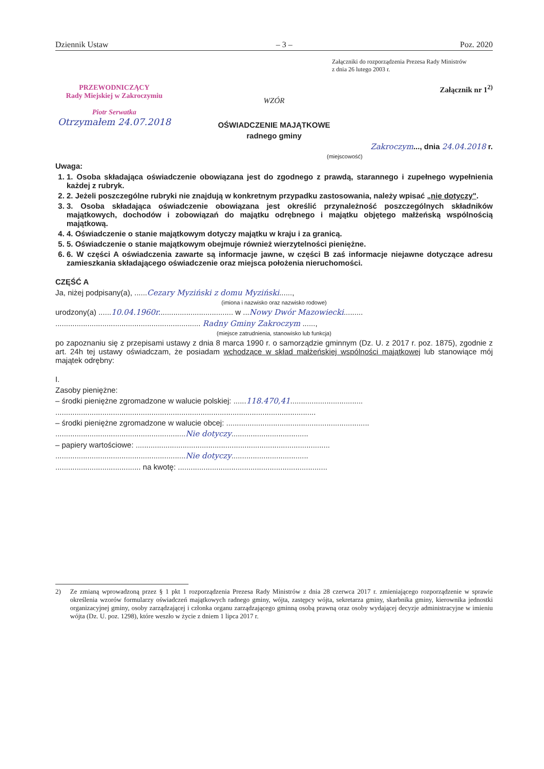Dziennik Ustaw – 3 – Poz. 2020
Załączniki do rozporządzenia Prezesa Rady Ministrów
z dnia 26 lutego 2003 r.
PRZEWODNICZĄCY
Rady Miejskiej w Zakroczymiu
Piotr Serwatka
Otrzymałem 24.07.2018
Załącznik nr 1<sup>2)</sup>
WZÓR
OŚWIADCZENIE MAJĄTKOWE
radnego gminy
Zakroczym..., dnia 24.04.2018 r.
(miejscowość)
Uwaga:
1. 1. Osoba składająca oświadczenie obowiązana jest do zgodnego z prawdą, starannego i zupełnego wypełnienia każdej z rubryk.
2. 2. Jeżeli poszczególne rubryki nie znajdują w konkretnym przypadku zastosowania, należy wpisać „nie dotyczy".
3. 3. Osoba składająca oświadczenie obowiązana jest określić przynależność poszczególnych składników majątkowych, dochodów i zobowiązań do majątku odrębnego i majątku objętego małżeńską wspólnością majątkową.
4. 4. Oświadczenie o stanie majątkowym dotyczy majątku w kraju i za granicą.
5. 5. Oświadczenie o stanie majątkowym obejmuje również wierzytelności pieniężne.
6. 6. W części A oświadczenia zawarte są informacje jawne, w części B zaś informacje niejawne dotyczące adresu zamieszkania składającego oświadczenie oraz miejsca położenia nieruchomości.
CZĘŚĆ A
Ja, niżej podpisany(a), ......Cezary Myziński z domu Myziński......,
(imiona i nazwisko oraz nazwisko rodowe)
urodzony(a) ......10.04.1960r................................... w ...Nowy Dwór Mazowiecki.........
.................................................................... Radny Gminy Zakroczym ......,
(miejsce zatrudnienia, stanowisko lub funkcja)
po zapoznaniu się z przepisami ustawy z dnia 8 marca 1990 r. o samorządzie gminnym (Dz. U. z 2017 r. poz. 1875), zgodnie z art. 24h tej ustawy oświadczam, że posiadam wchodzące w skład małżeńskiej wspólności majątkowej lub stanowiące mój majątek odrębny:
I.
Zasoby pieniężne:
– środki pieniężne zgromadzone w walucie polskiej: ......118.470,41..................................
..........................................................................................................................
– środki pieniężne zgromadzone w walucie obcej: ...................................................................
.............................................................Nie dotyczy....................................
– papiery wartościowe: ...........................................................................................
.............................................................Nie dotyczy....................................
........................................ na kwotę: ......................................................................
2) Ze zmianą wprowadzoną przez § 1 pkt 1 rozporządzenia Prezesa Rady Ministrów z dnia 28 czerwca 2017 r. zmieniającego rozporządzenie w sprawie określenia wzorów formularzy oświadczeń majątkowych radnego gminy, wójta, zastępcy wójta, sekretarza gminy, skarbnika gminy, kierownika jednostki organizacyjnej gminy, osoby zarządzającej i członka organu zarządzającego gminną osobą prawną oraz osoby wydającej decyzje administracyjne w imieniu wójta (Dz. U. poz. 1298), które weszło w życie z dniem 1 lipca 2017 r.